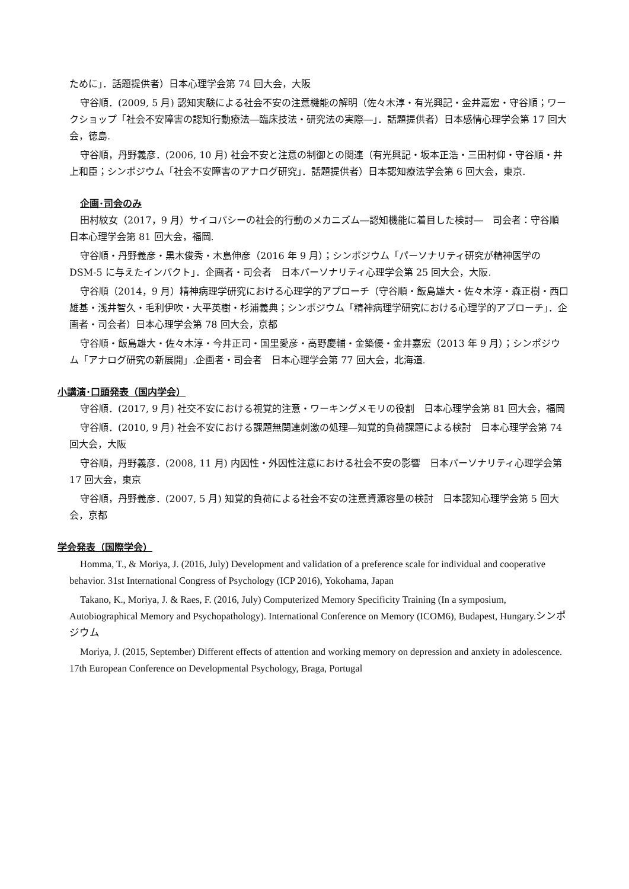ために」．話題提供者）日本心理学会第 74 回大会，大阪
守谷順．(2009, 5 月) 認知実験による社会不安の注意機能の解明（佐々木淳・有光興記・金井嘉宏・守谷順；ワークショップ「社会不安障害の認知行動療法―臨床技法・研究法の実際―」．話題提供者）日本感情心理学会第 17 回大会，徳島.
守谷順，丹野義彦．(2006, 10 月) 社会不安と注意の制御との関連（有光興記・坂本正浩・三田村仰・守谷順・井上和臣；シンポジウム「社会不安障害のアナログ研究」．話題提供者）日本認知療法学会第 6 回大会，東京.
企画･司会のみ
田村紋女（2017，9 月）サイコパシーの社会的行動のメカニズム―認知機能に着目した検討―　司会者：守谷順　日本心理学会第 81 回大会，福岡.
守谷順・丹野義彦・黒木俊秀・木島伸彦（2016 年 9 月）；シンポジウム「パーソナリティ研究が精神医学の DSM-5 に与えたインパクト」．企画者・司会者　日本パーソナリティ心理学会第 25 回大会，大阪.
守谷順（2014，9 月）精神病理学研究における心理学的アプローチ（守谷順・飯島雄大・佐々木淳・森正樹・西口雄基・浅井智久・毛利伊吹・大平英樹・杉浦義典；シンポジウム「精神病理学研究における心理学的アプローチ」．企画者・司会者）日本心理学会第 78 回大会，京都
守谷順・飯島雄大・佐々木淳・今井正司・国里愛彦・高野慶輔・金築優・金井嘉宏（2013 年 9 月）；シンポジウム「アナログ研究の新展開」.企画者・司会者　日本心理学会第 77 回大会，北海道.
小講演･口頭発表（国内学会）
守谷順．(2017, 9 月) 社交不安における視覚的注意・ワーキングメモリの役割　日本心理学会第 81 回大会，福岡
守谷順．(2010, 9 月) 社会不安における課題無関連刺激の処理―知覚的負荷課題による検討　日本心理学会第 74 回大会，大阪
守谷順，丹野義彦．(2008, 11 月) 内因性・外因性注意における社会不安の影響　日本パーソナリティ心理学会第 17 回大会，東京
守谷順，丹野義彦．(2007, 5 月) 知覚的負荷による社会不安の注意資源容量の検討　日本認知心理学会第 5 回大会，京都
学会発表（国際学会）
Homma, T., & Moriya, J. (2016, July) Development and validation of a preference scale for individual and cooperative behavior. 31st International Congress of Psychology (ICP 2016), Yokohama, Japan
Takano, K., Moriya, J. & Raes, F. (2016, July) Computerized Memory Specificity Training (In a symposium, Autobiographical Memory and Psychopathology). International Conference on Memory (ICOM6), Budapest, Hungary.シンポジウム
Moriya, J. (2015, September) Different effects of attention and working memory on depression and anxiety in adolescence. 17th European Conference on Developmental Psychology, Braga, Portugal